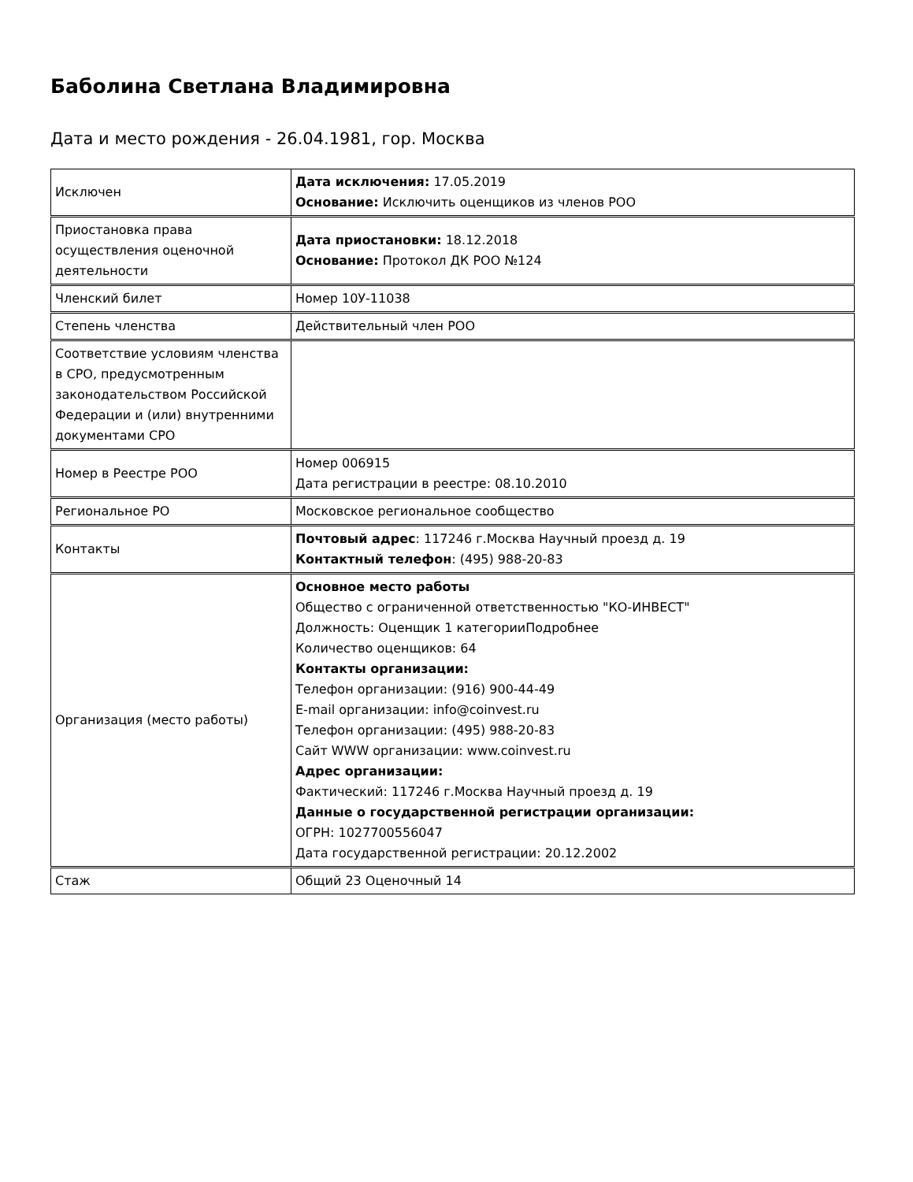Баболина Светлана Владимировна
Дата и место рождения - 26.04.1981, гор. Москва
| Исключен | Дата исключения: 17.05.2019 Основание: Исключить оценщиков из членов РОО |
| Приостановка права осуществления оценочной деятельности | Дата приостановки: 18.12.2018 Основание: Протокол ДК РОО №124 |
| Членский билет | Номер 10У-11038 |
| Степень членства | Действительный член РОО |
| Соответствие условиям членства в СРО, предусмотренным законодательством Российской Федерации и (или) внутренними документами СРО | |
| Номер в Реестре РОО | Номер 006915 Дата регистрации в реестре: 08.10.2010 |
| Региональное РО | Московское региональное сообщество |
| Контакты | Почтовый адрес : 117246 г.Москва Научный проезд д. 19 Контактный телефон : (495) 988-20-83 |
| Организация (место работы) | Основное место работы Общество с ограниченной ответственностью "КО-ИНВЕСТ" Должность: Оценщик 1 категорииПодробнее Количество оценщиков: 64 Контакты организации: Телефон организации: (916) 900-44-49 E-mail организации: info@coinvest.ru Телефон организации: (495) 988-20-83 Сайт WWW организации: www.coinvest.ru Адрес организации: Фактический: 117246 г.Москва Научный проезд д. 19 Данные о государственной регистрации организации: ОГРН: 1027700556047 Дата государственной регистрации: 20.12.2002 |
| Стаж | Общий 23 Оценочный 14 |